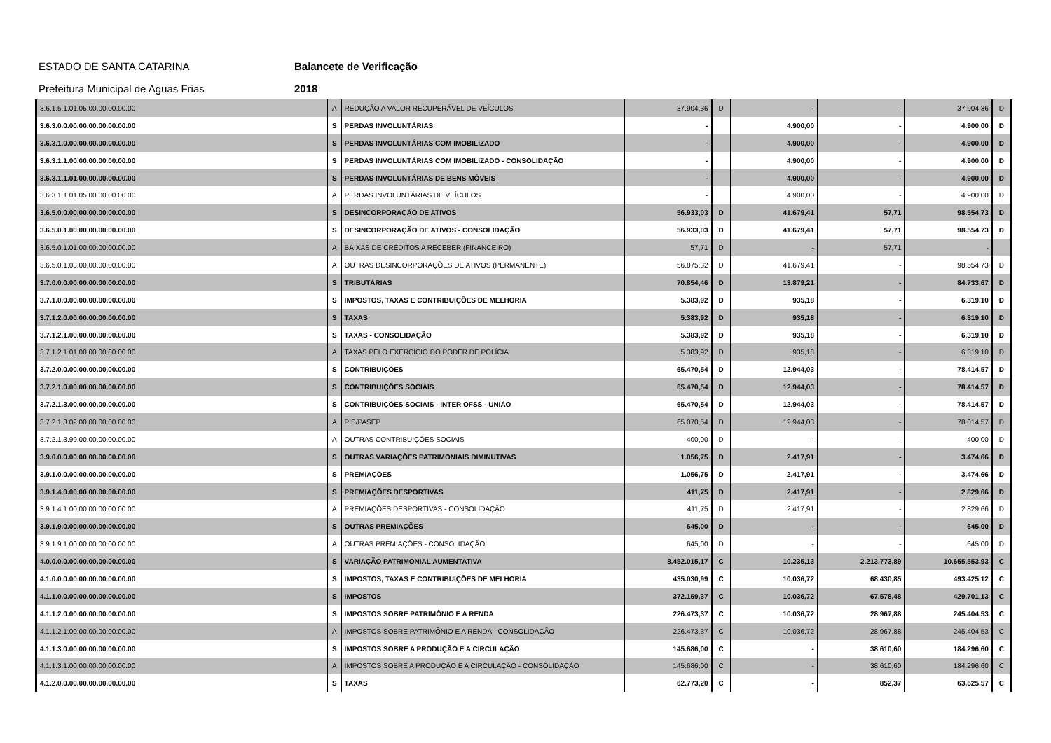ESTADO DE SANTA CATARINA Balancete de Verificação
Prefeitura Municipal de Aguas Frias 2018
| 3.6.1.5.1.01.05.00.00.00.00.00 | A | REDUÇÃO A VALOR RECUPERÁVEL DE VEÍCULOS | 37.904,36 | D | - | - | 37.904,36 | D | |
| 3.6.3.0.0.00.00.00.00.00.00.00 | S | PERDAS INVOLUNTÁRIAS | - | | 4.900,00 | - | 4.900,00 | D | |
| 3.6.3.1.0.00.00.00.00.00.00.00 | S | PERDAS INVOLUNTÁRIAS COM IMOBILIZADO | - | | 4.900,00 | - | 4.900,00 | D | |
| 3.6.3.1.1.00.00.00.00.00.00.00 | S | PERDAS INVOLUNTÁRIAS COM IMOBILIZADO - CONSOLIDAÇÃO | - | | 4.900,00 | - | 4.900,00 | D | |
| 3.6.3.1.1.01.00.00.00.00.00.00 | S | PERDAS INVOLUNTÁRIAS DE BENS MÓVEIS | - | | 4.900,00 | - | 4.900,00 | D | |
| 3.6.3.1.1.01.05.00.00.00.00.00 | A | PERDAS INVOLUNTÁRIAS DE VEÍCULOS | - | | 4.900,00 | - | 4.900,00 | D | |
| 3.6.5.0.0.00.00.00.00.00.00.00 | S | DESINCORPORAÇÃO DE ATIVOS | 56.933,03 | D | 41.679,41 | 57,71 | 98.554,73 | D | |
| 3.6.5.0.1.00.00.00.00.00.00.00 | S | DESINCORPORAÇÃO DE ATIVOS - CONSOLIDAÇÃO | 56.933,03 | D | 41.679,41 | 57,71 | 98.554,73 | D | |
| 3.6.5.0.1.01.00.00.00.00.00.00 | A | BAIXAS DE CRÉDITOS A RECEBER (FINANCEIRO) | 57,71 | D | - | 57,71 | - | | |
| 3.6.5.0.1.03.00.00.00.00.00.00 | A | OUTRAS DESINCORPORAÇÕES DE ATIVOS (PERMANENTE) | 56.875,32 | D | 41.679,41 | - | 98.554,73 | D | |
| 3.7.0.0.0.00.00.00.00.00.00.00 | S | TRIBUTÁRIAS | 70.854,46 | D | 13.879,21 | - | 84.733,67 | D | |
| 3.7.1.0.0.00.00.00.00.00.00.00 | S | IMPOSTOS, TAXAS E CONTRIBUIÇÕES DE MELHORIA | 5.383,92 | D | 935,18 | - | 6.319,10 | D | |
| 3.7.1.2.0.00.00.00.00.00.00.00 | S | TAXAS | 5.383,92 | D | 935,18 | - | 6.319,10 | D | |
| 3.7.1.2.1.00.00.00.00.00.00.00 | S | TAXAS - CONSOLIDAÇÃO | 5.383,92 | D | 935,18 | - | 6.319,10 | D | |
| 3.7.1.2.1.01.00.00.00.00.00.00 | A | TAXAS PELO EXERCÍCIO DO PODER DE POLÍCIA | 5.383,92 | D | 935,18 | - | 6.319,10 | D | |
| 3.7.2.0.0.00.00.00.00.00.00.00 | S | CONTRIBUIÇÕES | 65.470,54 | D | 12.944,03 | - | 78.414,57 | D | |
| 3.7.2.1.0.00.00.00.00.00.00.00 | S | CONTRIBUIÇÕES SOCIAIS | 65.470,54 | D | 12.944,03 | - | 78.414,57 | D | |
| 3.7.2.1.3.00.00.00.00.00.00.00 | S | CONTRIBUIÇÕES SOCIAIS - INTER OFSS - UNIÃO | 65.470,54 | D | 12.944,03 | - | 78.414,57 | D | |
| 3.7.2.1.3.02.00.00.00.00.00.00 | A | PIS/PASEP | 65.070,54 | D | 12.944,03 | - | 78.014,57 | D | |
| 3.7.2.1.3.99.00.00.00.00.00.00 | A | OUTRAS CONTRIBUIÇÕES SOCIAIS | 400,00 | D | - | - | 400,00 | D | |
| 3.9.0.0.0.00.00.00.00.00.00.00 | S | OUTRAS VARIAÇÕES PATRIMONIAIS DIMINUTIVAS | 1.056,75 | D | 2.417,91 | - | 3.474,66 | D | |
| 3.9.1.0.0.00.00.00.00.00.00.00 | S | PREMIAÇÕES | 1.056,75 | D | 2.417,91 | - | 3.474,66 | D | |
| 3.9.1.4.0.00.00.00.00.00.00.00 | S | PREMIAÇÕES DESPORTIVAS | 411,75 | D | 2.417,91 | - | 2.829,66 | D | |
| 3.9.1.4.1.00.00.00.00.00.00.00 | A | PREMIAÇÕES DESPORTIVAS - CONSOLIDAÇÃO | 411,75 | D | 2.417,91 | - | 2.829,66 | D | |
| 3.9.1.9.0.00.00.00.00.00.00.00 | S | OUTRAS PREMIAÇÕES | 645,00 | D | - | - | 645,00 | D | |
| 3.9.1.9.1.00.00.00.00.00.00.00 | A | OUTRAS PREMIAÇÕES - CONSOLIDAÇÃO | 645,00 | D | - | - | 645,00 | D | |
| 4.0.0.0.0.00.00.00.00.00.00.00 | S | VARIAÇÃO PATRIMONIAL AUMENTATIVA | 8.452.015,17 | C | 10.235,13 | 2.213.773,89 | 10.655.553,93 | C | |
| 4.1.0.0.0.00.00.00.00.00.00.00 | S | IMPOSTOS, TAXAS E CONTRIBUIÇÕES DE MELHORIA | 435.030,99 | C | 10.036,72 | 68.430,85 | 493.425,12 | C | |
| 4.1.1.0.0.00.00.00.00.00.00.00 | S | IMPOSTOS | 372.159,37 | C | 10.036,72 | 67.578,48 | 429.701,13 | C | |
| 4.1.1.2.0.00.00.00.00.00.00.00 | S | IMPOSTOS SOBRE PATRIMÔNIO E A RENDA | 226.473,37 | C | 10.036,72 | 28.967,88 | 245.404,53 | C | |
| 4.1.1.2.1.00.00.00.00.00.00.00 | A | IMPOSTOS SOBRE PATRIMÔNIO E A RENDA - CONSOLIDAÇÃO | 226.473,37 | C | 10.036,72 | 28.967,88 | 245.404,53 | C | |
| 4.1.1.3.0.00.00.00.00.00.00.00 | S | IMPOSTOS SOBRE A PRODUÇÃO E A CIRCULAÇÃO | 145.686,00 | C | - | 38.610,60 | 184.296,60 | C | |
| 4.1.1.3.1.00.00.00.00.00.00.00 | A | IMPOSTOS SOBRE A PRODUÇÃO E A CIRCULAÇÃO - CONSOLIDAÇÃO | 145.686,00 | C | - | 38.610,60 | 184.296,60 | C | |
| 4.1.2.0.0.00.00.00.00.00.00.00 | S | TAXAS | 62.773,20 | C | - | 852,37 | 63.625,57 | C | |